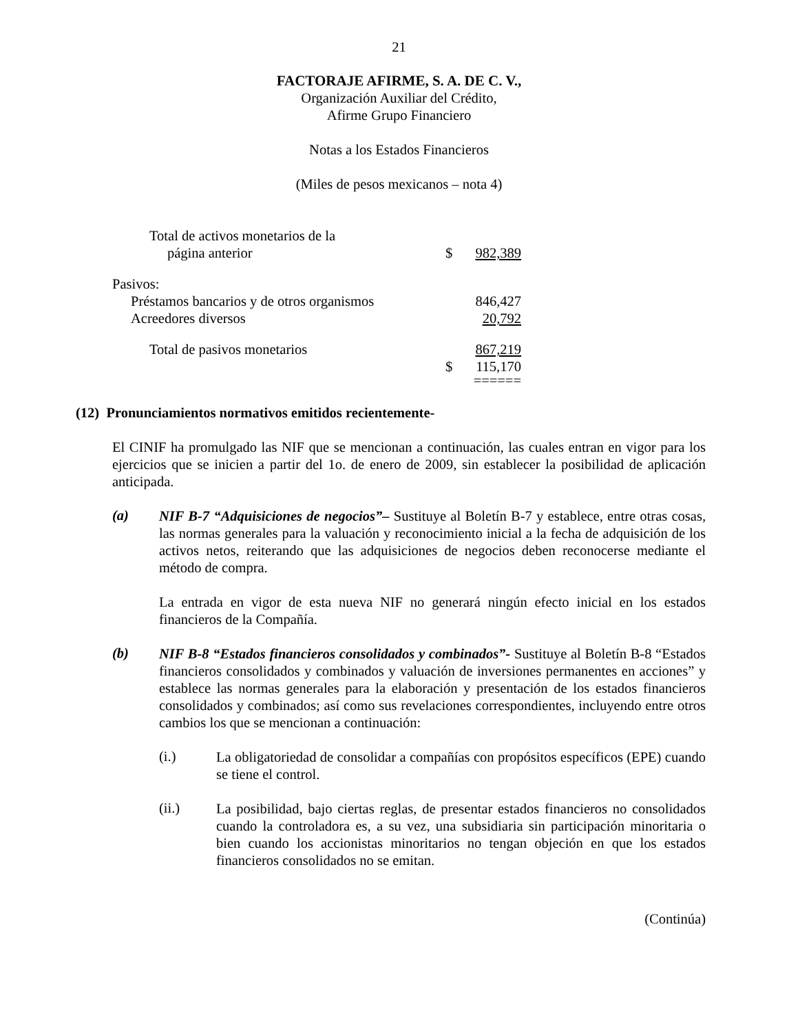21
FACTORAJE AFIRME, S. A. DE C. V.,
Organización Auxiliar del Crédito,
Afirme Grupo Financiero
Notas a los Estados Financieros
(Miles de pesos mexicanos – nota 4)
| Total de activos monetarios de la página anterior | $ | 982,389 |
| Pasivos: | | |
| Préstamos bancarios y de otros organismos | | 846,427 |
| Acreedores diversos | | 20,792 |
| Total de pasivos monetarios | | 867,219 |
| | $ | 115,170 |
| | | ====== |
(12) Pronunciamientos normativos emitidos recientemente-
El CINIF ha promulgado las NIF que se mencionan a continuación, las cuales entran en vigor para los ejercicios que se inicien a partir del 1o. de enero de 2009, sin establecer la posibilidad de aplicación anticipada.
(a)
NIF B-7 “Adquisiciones de negocios”– Sustituye al Boletín B-7 y establece, entre otras cosas, las normas generales para la valuación y reconocimiento inicial a la fecha de adquisición de los activos netos, reiterando que las adquisiciones de negocios deben reconocerse mediante el método de compra.
La entrada en vigor de esta nueva NIF no generará ningún efecto inicial en los estados financieros de la Compañía.
(b)
NIF B-8 “Estados financieros consolidados y combinados”- Sustituye al Boletín B-8 “Estados financieros consolidados y combinados y valuación de inversiones permanentes en acciones” y establece las normas generales para la elaboración y presentación de los estados financieros consolidados y combinados; así como sus revelaciones correspondientes, incluyendo entre otros cambios los que se mencionan a continuación:
(i.)
La obligatoriedad de consolidar a compañías con propósitos específicos (EPE) cuando se tiene el control.
(ii.)
La posibilidad, bajo ciertas reglas, de presentar estados financieros no consolidados cuando la controladora es, a su vez, una subsidiaria sin participación minoritaria o bien cuando los accionistas minoritarios no tengan objeción en que los estados financieros consolidados no se emitan.
(Continúa)